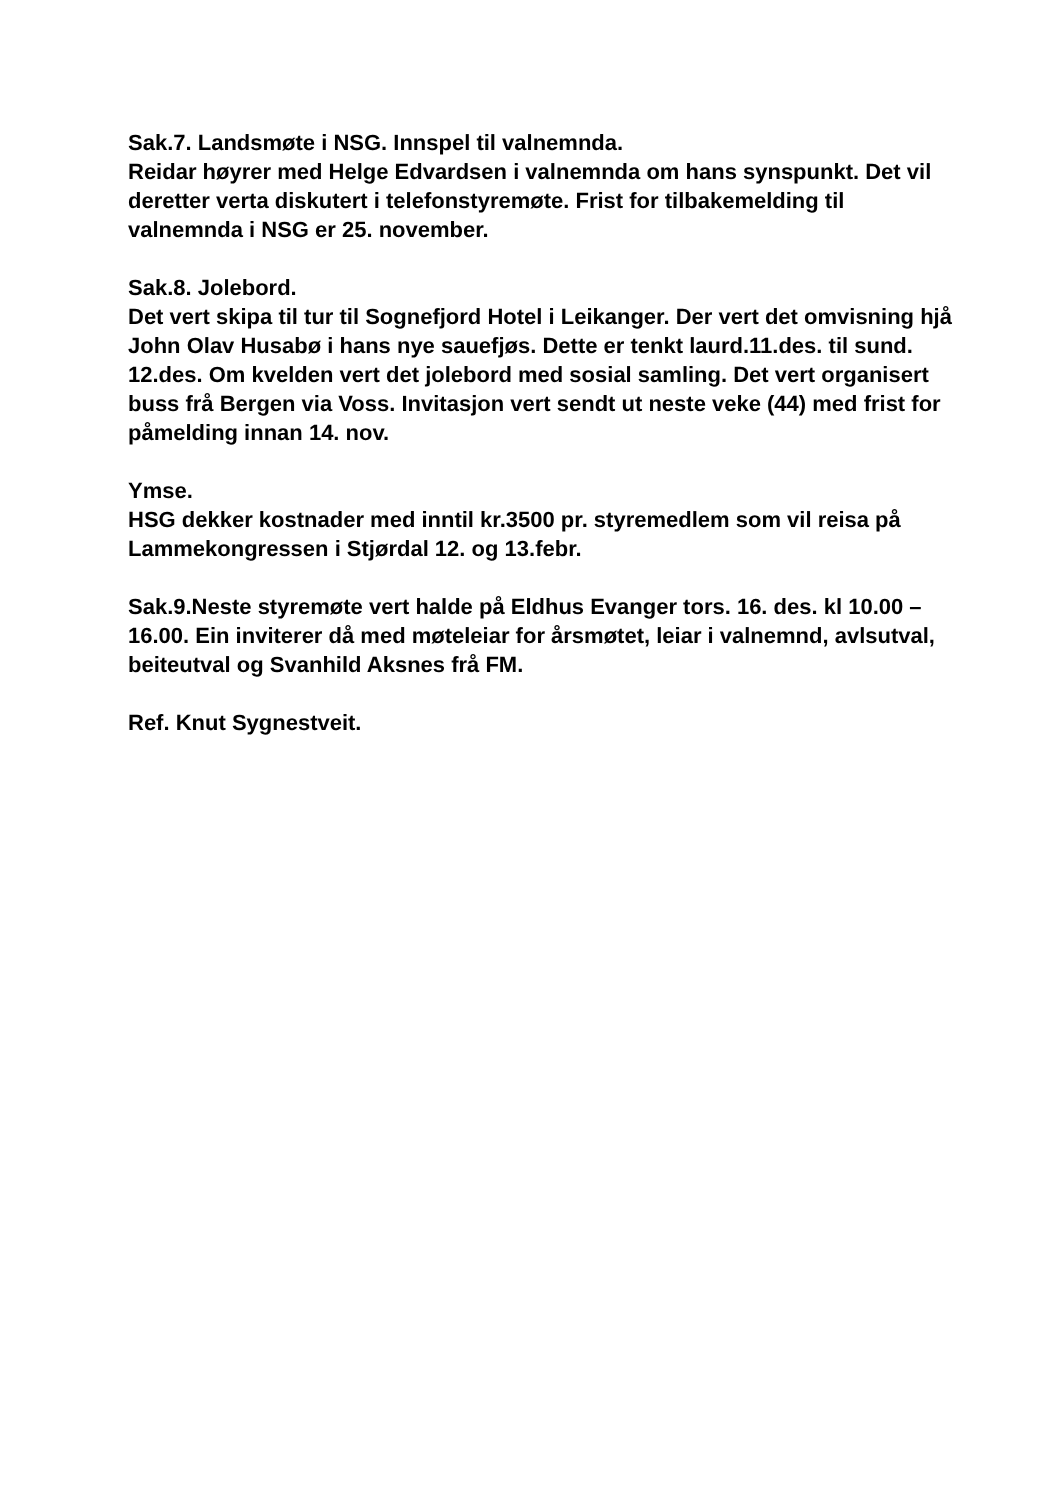Sak.7. Landsmøte i NSG. Innspel til valnemnda.
Reidar høyrer med Helge Edvardsen i valnemnda om hans synspunkt. Det vil deretter verta diskutert i telefonstyremøte. Frist for tilbakemelding til valnemnda i NSG er 25. november.
Sak.8. Jolebord.
Det vert skipa til tur til Sognefjord Hotel i Leikanger. Der vert det omvisning hjå John Olav Husabø i hans nye sauefjøs. Dette er tenkt laurd.11.des. til sund. 12.des. Om kvelden vert det jolebord med sosial samling. Det vert organisert buss frå Bergen via Voss. Invitasjon vert sendt ut neste veke (44) med frist for påmelding innan 14. nov.
Ymse.
HSG dekker kostnader med inntil kr.3500 pr. styremedlem som vil reisa på Lammekongressen i Stjørdal 12. og 13.febr.
Sak.9.Neste styremøte vert halde på Eldhus Evanger tors. 16. des. kl 10.00 – 16.00. Ein inviterer då med møteleiar for årsmøtet, leiar i valnemnd, avlsutval, beiteutval og Svanhild Aksnes frå FM.
Ref. Knut Sygnestveit.